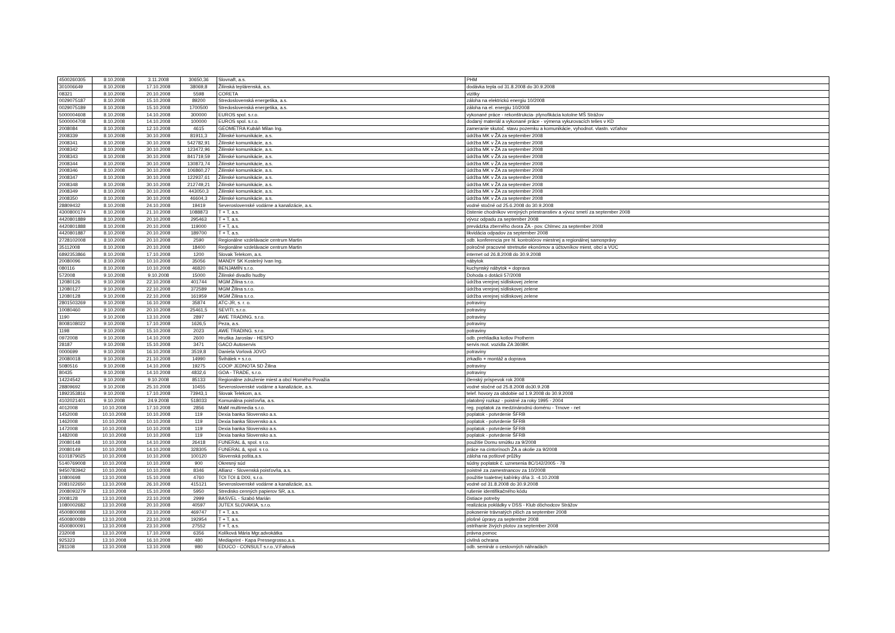| 4500260305 | 8.10.2008 | 3.11.2008 | 30650,36 | Slovnaft, a.s. | PHM |
| 301006649 | 8.10.2008 | 17.10.2008 | 38069,8 | Žilinská teplárenská, a.s. | dodávka tepla od 31.8.2008 do 30.9.2008 |
| 08321 | 8.10.2008 | 20.10.2008 | 5598 | CORETA | vizitky |
| 0029075187 | 8.10.2008 | 15.10.2008 | 89200 | Stredoslovenská energetika, a.s. | záloha na elektrickú energiu 10/2008 |
| 0029075189 | 8.10.2008 | 15.10.2008 | 1700500 | Stredoslovenská energetika, a.s. | záloha na el. energiu 10/2008 |
| 5000004608 | 8.10.2008 | 14.10.2008 | 300000 | EUROS spol. s.r.o. | vykonané práce - rekonštrukcia- plynofikácia kotolne MŠ Strážov |
| 5000004708 | 8.10.2008 | 14.10.2008 | 100000 | EUROS spol. s.r.o. | dodaný materiál a vykonané práce - výmena vykurovacích telies v KD |
| 2008084 | 8.10.2008 | 12.10.2008 | 4615 | GEOMETRA Kubáň Milan Ing. | zameranie skutoč. stavu pozemku a komunikácie, vyhodnot. vlastn. vzťahov |
| 2008339 | 8.10.2008 | 30.10.2008 | 81911,3 | Žilinské komunikácie, a.s. | údržba MK v ŽA za september 2008 |
| 2008341 | 8.10.2008 | 30.10.2008 | 542782,91 | Žilinské komunikácie, a.s. | údržba MK v ŽA za september 2008 |
| 2008342 | 8.10.2008 | 30.10.2008 | 123472,96 | Žilinské komunikácie, a.s. | údržba MK v ŽA za september 2008 |
| 2008343 | 8.10.2008 | 30.10.2008 | 841719,59 | Žilinské komunikácie, a.s. | údržba MK v ŽA za september 2008 |
| 2008344 | 8.10.2008 | 30.10.2008 | 130873,74 | Žilinské komunikácie, a.s. | údržba MK v ŽA za september 2008 |
| 2008346 | 8.10.2008 | 30.10.2008 | 106860,27 | Žilinské komunikácie, a.s. | údržba MK v ŽA za september 2008 |
| 2008347 | 8.10.2008 | 30.10.2008 | 122937,61 | Žilinské komunikácie, a.s. | údržba MK v ŽA za september 2008 |
| 2008348 | 8.10.2008 | 30.10.2008 | 212749,21 | Žilinské komunikácie, a.s. | údržba MK v ŽA za september 2008 |
| 2008349 | 8.10.2008 | 30.10.2008 | 443050,3 | Žilinské komunikácie, a.s. | údržba MK v ŽA za september 2008 |
| 2008350 | 8.10.2008 | 30.10.2008 | 46604,3 | Žilinské komunikácie, a.s. | údržba MK v ŽA za september 2008 |
| 28809432 | 8.10.2008 | 24.10.2008 | 19419 | Severoslovenské vodárne a kanalizácie, a.s. | vodné stočné od 25.6.2008 do 30.9.2008 |
| 4300800174 | 8.10.2008 | 21.10.2008 | 1088873 | T + T, a.s. | čistenie chodníkov verejných priestranstiev a vývoz smetí za september 2008 |
| 4420801889 | 8.10.2008 | 20.10.2008 | 295463 | T + T, a.s. | vývoz odpadu za september 2008 |
| 4420801888 | 8.10.2008 | 20.10.2008 | 119000 | T + T, a.s. | prevádzka zberného dvora ŽA - pov. Chlmec za september 2008 |
| 4420801887 | 8.10.2008 | 20.10.2008 | 189700 | T + T, a.s. | likvidácia odpadov za september 2008 |
| 2728102008 | 8.10.2008 | 20.10.2008 | 2590 | Regionálne vzdelávacie centrum Martin | odb. konferencia pre hl. kontrolórov miestnej a regionálnej samosprávy |
| 35112008 | 8.10.2008 | 20.10.2008 | 18400 | Regionálne vzdelávacie centrum Martin | polročné pracovné stretnutie ekonómov a účtovníkov miest, obcí a VÚC |
| 6892353866 | 8.10.2008 | 17.10.2008 | 1200 | Slovak Telekom, a.s. | internet od 26.8.2008 do 30.9.2008 |
| 20080096 | 8.10.2008 | 10.10.2008 | 35056 | MANDY SK Kostelný Ivan Ing. | nábytok |
| 080116 | 8.10.2008 | 10.10.2008 | 46820 | BENJAMÍN s.r.o. | kuchynský nábytok + doprava |
| 572008 | 9.10.2008 | 9.10.2008 | 15000 | Žilinské divadlo hudby | Dohoda o dotácii 57/2008 |
| 12080126 | 9.10.2008 | 22.10.2008 | 401744 | MGM Žilina s.r.o. | údržba verejnej sídliskovej zelene |
| 12080127 | 9.10.2008 | 22.10.2008 | 372589 | MGM Žilina s.r.o. | údržba verejnej sídliskovej zelene |
| 12080128 | 9.10.2008 | 22.10.2008 | 161959 | MGM Žilina s.r.o. | údržba verejnej sídliskovej zelene |
| 2801503269 | 9.10.2008 | 16.10.2008 | 35874 | ATC-JR, s. r. o. | potraviny |
| 10080460 | 9.10.2008 | 20.10.2008 | 25461,5 | SEVITI, s.r.o. | potraviny |
| 1190 | 9.10.2008 | 13.10.2008 | 2897 | AWE TRADING. s.r.o. | potraviny |
| 8008108022 | 9.10.2008 | 17.10.2008 | 1626,5 | Peza, a.s. | potraviny |
| 1198 | 9.10.2008 | 15.10.2008 | 2023 | AWE TRADING. s.r.o. | potraviny |
| 0972008 | 9.10.2008 | 14.10.2008 | 2600 | Hruška Jaroslav - HESPO | odb. prehliadka kotlov Protherm |
| 28187 | 9.10.2008 | 15.10.2008 | 3471 | GACO Autoservis | servis mot. vozidla ZA 360BK |
| 0000699 | 9.10.2008 | 16.10.2008 | 3519,8 | Daniela Vorlová JOVO | potraviny |
| 20080018 | 9.10.2008 | 21.10.2008 | 14990 | Švihálek + s.r.o. | zrkadlo + montáž a doprava |
| 5080516 | 9.10.2008 | 14.10.2008 | 19275 | COOP JEDNOTA SD Žilina | potraviny |
| 80435 | 9.10.2008 | 14.10.2008 | 4832,6 | GOA - TRADE, s.r.o. | potraviny |
| 14224542 | 9.10.2008 | 9.10.2008 | 85133 | Regionálne zdruźenie miest a obcí Horného Považia | členský príspevok rok 2008 |
| 28809692 | 9.10.2008 | 25.10.2008 | 10455 | Severoslovenské vodárne a kanalizácie, a.s. | vodné stočné od 25.8.2008 do30.9.208 |
| 1892353816 | 9.10.2008 | 17.10.2008 | 73943,1 | Slovak Telekom, a.s. | telef. hovory za obdobie od 1.9.2008 do 30.9.2008 |
| 4102021401 | 9.10.2008 | 24.9.2008 | 518033 | Komunálna poisťovňa, a.s. | platobný rozkaz - poistné za roky 1995 - 2004 |
| 4012008 | 10.10.2008 | 17.10.2008 | 2856 | MaM multimedia s.r.o. | reg. poplatok za medzinárodnú doménu - Trnove - net |
| 1452008 | 10.10.2008 | 10.10.2008 | 119 | Dexia banka Slovensko a.s. | poplatok - potvrdenie ŠFRB |
| 1462008 | 10.10.2008 | 10.10.2008 | 119 | Dexia banka Slovensko a.s. | poplatok - potvrdenie ŠFRB |
| 1472008 | 10.10.2008 | 10.10.2008 | 119 | Dexia banka Slovensko a.s. | poplatok - potvrdenie ŠFRB |
| 1482008 | 10.10.2008 | 10.10.2008 | 119 | Dexia banka Slovensko a.s. | poplatok - potvrdenie ŠFRB |
| 20080148 | 10.10.2008 | 14.10.2008 | 26418 | FUNERAL &, spol. s r.o. | použitie Domu smútku za 9/2008 |
| 20080149 | 10.10.2008 | 14.10.2008 | 328305 | FUNERAL &, spol. s r.o. | práce na cintorínoch ŽA a okolie za 9/2008 |
| 6101879025 | 10.10.2008 | 10.10.2008 | 100120 | Slovenská pošta,a.s. | záloha na poštové průžky |
| 5140769008 | 10.10.2008 | 10.10.2008 | 900 | Okresný súd | súdny poplatok č. uznesenia 8C/142/2005 - 78 |
| 9450783942 | 10.10.2008 | 10.10.2008 | 8346 | Allianz - Slovenská poisťovňa, a.s. | poistné za zamestnancov za 10/2008 |
| 10800698 | 13.10.2008 | 15.10.2008 | 4760 | TOI TOI & DIXI, s.r.o. | použitie toaletnej kabínky dňa 3. -4.10.2008 |
| 2081022650 | 13.10.2008 | 26.10.2008 | 415121 | Severoslovenské vodárne a kanalizácie, a.s. | vodné od 31.8.2008 do 30.9.2008 |
| 2008093279 | 13.10.2008 | 15.10.2008 | 5950 | Stredisko cenných papierov SR, a.s. | rušenie identifikačného kódu |
| 2008128 | 13.10.2008 | 23.10.2008 | 2999 | BASVEL - Szabó Marián | čistiace potreby |
| 1080002682 | 13.10.2008 | 20.10.2008 | 40597 | JUTEX SLOVAKIA, s.r.o. | realizácia pokládky v DSS - Klub dôchodcov Strážov |
| 4500800088 | 13.10.2008 | 23.10.2008 | 469747 | T + T, a.s. | pokosenie trávnatých plôch za september 2008 |
| 4500800089 | 13.10.2008 | 23.10.2008 | 192954 | T + T, a.s. | plošné úpravy za september 2008 |
| 4500800091 | 13.10.2008 | 23.10.2008 | 27552 | T + T, a.s. | ostrihanie živých plotov za september 2008 |
| 232008 | 13.10.2008 | 17.10.2008 | 6356 | Kolíková Mária Mgr.advokátka | právna pomoc |
| 925323 | 13.10.2008 | 16.10.2008 | 480 | Mediaprint - Kapa Pressegrosso,a.s. | civilná ochrana |
| 281108 | 13.10.2008 | 13.10.2008 | 980 | EDUCO - CONSULT s.r.o.,V.Faitová | odb. seminár o cestovných náhradách |